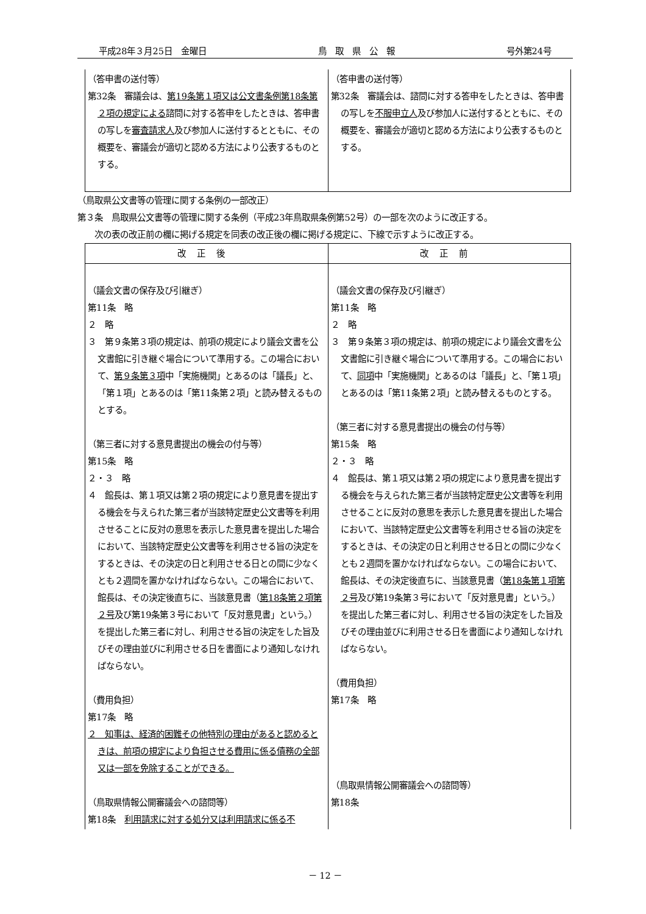平成28年３月25日　金曜日 鳥　取　県　公　報 号外第24号
| （答申書の送付等） 第32条 審議会は、 第19条第１項又は公文書条例第18条第２項の規定による 諮問に対する答申をしたときは、答申書の写しを 審査請求人 及び参加人に送付するとともに、その概要を、審議会が適切と認める方法により公表するものとする。 | （答申書の送付等） 第32条 審議会は、諮問に対する答申をしたときは、答申書の写しを 不服申立人 及び参加人に送付するとともに、その概要を、審議会が適切と認める方法により公表するものとする。 |
（鳥取県公文書等の管理に関する条例の一部改正）
第３条　鳥取県公文書等の管理に関する条例（平成23年鳥取県条例第52号）の一部を次のように改正する。
　　次の表の改正前の欄に掲げる規定を同表の改正後の欄に掲げる規定に、下線で示すように改正する。
| 改正後 | 改正前 |
| --- | --- |
| （議会文書の保存及び引継ぎ） 第11条 略 ２ 略 ３ 第９条第３項の規定は、前項の規定により議会文書を公文書館に引き継ぐ場合について準用する。この場合において、 第９条第３項 中「実施機関」とあるのは「議長」と、「第１項」とあるのは「第11条第２項」と読み替えるものとする。 （第三者に対する意見書提出の機会の付与等） 第15条 略 ２・３ 略 ４ 館長は、第１項又は第２項の規定により意見書を提出する機会を与えられた第三者が当該特定歴史公文書等を利用させることに反対の意思を表示した意見書を提出した場合において、当該特定歴史公文書等を利用させる旨の決定をするときは、その決定の日と利用させる日との間に少なくとも２週間を置かなければならない。この場合において、館長は、その決定後直ちに、当該意見書（ 第18条第２項第２号 及び第19条第３号において「反対意見書」という。）を提出した第三者に対し、利用させる旨の決定をした旨及びその理由並びに利用させる日を書面により通知しなければならない。 （費用負担） 第17条 略 ２ 知事は、経済的困難その他特別の理由があると認めるときは、前項の規定により負担させる費用に係る債務の全部又は一部を免除することができる。 （鳥取県情報公開審議会への諮問等） 第18条 利用請求に対する処分又は利用請求に係る不 | （議会文書の保存及び引継ぎ） 第11条 略 ２ 略 ３ 第９条第３項の規定は、前項の規定により議会文書を公文書館に引き継ぐ場合について準用する。この場合において、 同項 中「実施機関」とあるのは「議長」と、「第１項」とあるのは「第11条第２項」と読み替えるものとする。 （第三者に対する意見書提出の機会の付与等） 第15条 略 ２・３ 略 ４ 館長は、第１項又は第２項の規定により意見書を提出する機会を与えられた第三者が当該特定歴史公文書等を利用させることに反対の意思を表示した意見書を提出した場合において、当該特定歴史公文書等を利用させる旨の決定をするときは、その決定の日と利用させる日との間に少なくとも２週間を置かなければならない。この場合において、館長は、その決定後直ちに、当該意見書（ 第18条第１項第２号 及び第19条第３号において「反対意見書」という。）を提出した第三者に対し、利用させる旨の決定をした旨及びその理由並びに利用させる日を書面により通知しなければならない。 （費用負担） 第17条 略 （鳥取県情報公開審議会への諮問等） 第18条 |
－ 12 －